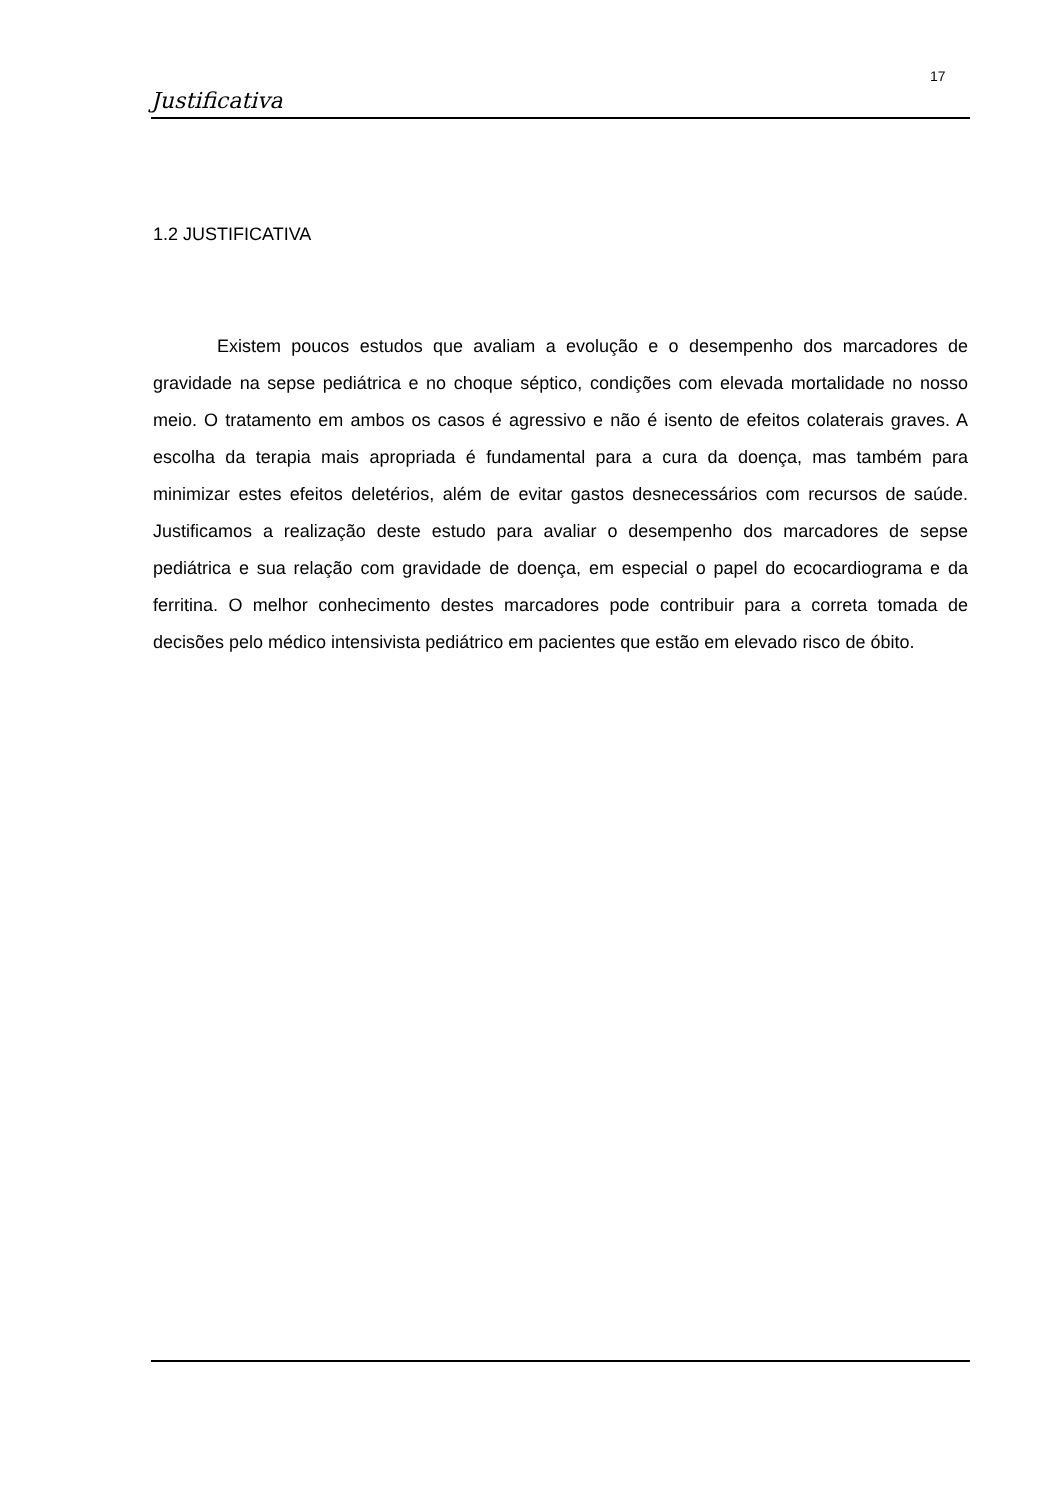17
Justificativa
1.2 JUSTIFICATIVA
Existem poucos estudos que avaliam a evolução e o desempenho dos marcadores de gravidade na sepse pediátrica e no choque séptico, condições com elevada mortalidade no nosso meio. O tratamento em ambos os casos é agressivo e não é isento de efeitos colaterais graves. A escolha da terapia mais apropriada é fundamental para a cura da doença, mas também para minimizar estes efeitos deletérios, além de evitar gastos desnecessários com recursos de saúde. Justificamos a realização deste estudo para avaliar o desempenho dos marcadores de sepse pediátrica e sua relação com gravidade de doença, em especial o papel do ecocardiograma e da ferritina. O melhor conhecimento destes marcadores pode contribuir para a correta tomada de decisões pelo médico intensivista pediátrico em pacientes que estão em elevado risco de óbito.